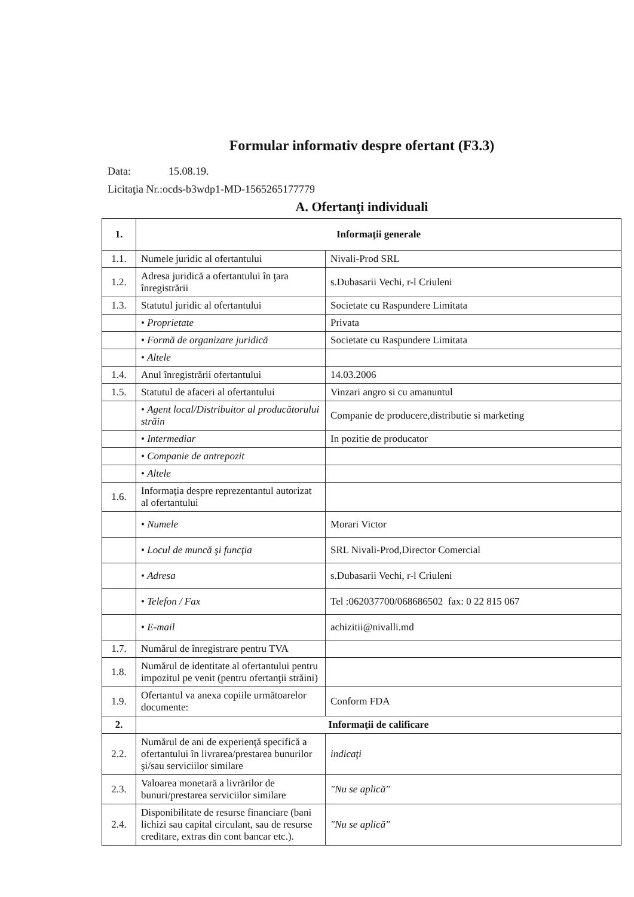Formular informativ despre ofertant (F3.3)
Data: 15.08.19.
Licitaţia Nr.:ocds-b3wdp1-MD-1565265177779
A. Ofertanţi individuali
| 1. | Informaţii generale | |
| --- | --- | --- |
| 1.1. | Numele juridic al ofertantului | Nivali-Prod SRL |
| 1.2. | Adresa juridică a ofertantului în ţara înregistrării | s.Dubasarii Vechi, r-l Criuleni |
| 1.3. | Statutul juridic al ofertantului | Societate cu Raspundere Limitata |
| | • Proprietate | Privata |
| | • Formă de organizare juridică | Societate cu Raspundere Limitata |
| | • Altele | |
| 1.4. | Anul înregistrării ofertantului | 14.03.2006 |
| 1.5. | Statutul de afaceri al ofertantului | Vinzari angro si cu amanuntul |
| | • Agent local/Distribuitor al producătorului străin | Companie de producere,distributie si marketing |
| | • Intermediar | In pozitie de producator |
| | • Companie de antrepozit | |
| | • Altele | |
| 1.6. | Informaţia despre reprezentantul autorizat al ofertantului | |
| | • Numele | Morari Victor |
| | • Locul de muncă şi funcţia | SRL Nivali-Prod,Director Comercial |
| | • Adresa | s.Dubasarii Vechi, r-l Criuleni |
| | • Telefon / Fax | Tel :062037700/068686502 fax: 0 22 815 067 |
| | • E-mail | achizitii@nivalli.md |
| 1.7. | Numărul de înregistrare pentru TVA | |
| 1.8. | Numărul de identitate al ofertantului pentru impozitul pe venit (pentru ofertanţii străini) | |
| 1.9. | Ofertantul va anexa copiile următoarelor documente: | Conform FDA |
| 2. | Informaţii de calificare | |
| 2.2. | Numărul de ani de experienţă specifică a ofertantului în livrarea/prestarea bunurilor şi/sau serviciilor similare | indicaţi |
| 2.3. | Valoarea monetară a livrărilor de bunuri/prestarea serviciilor similare | "Nu se aplică" |
| 2.4. | Disponibilitate de resurse financiare (bani lichizi sau capital circulant, sau de resurse creditare, extras din cont bancar etc.). | "Nu se aplică" |